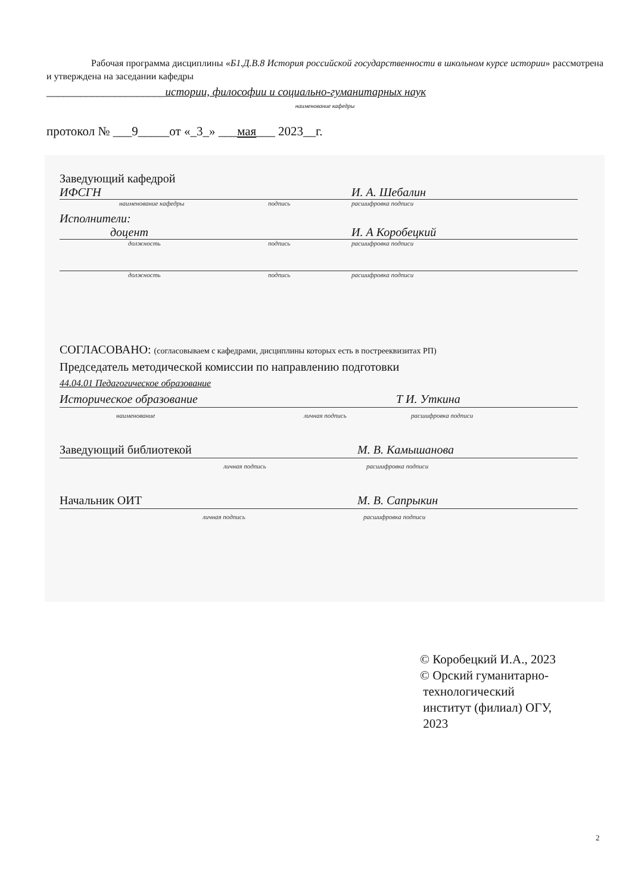Рабочая программа дисциплины «Б1.Д.В.8 История российской государственности в школьном курсе истории» рассмотрена и утверждена на заседании кафедры
_____________________истории, философии и социально-гуманитарных наук
наименование кафедры
протокол № ___9_____от «_3_» ___мая___ 2023__г.
Заведующий кафедрой
ИФСГН И. А. Шебалин
наименование кафедры подпись расшифровка подписи
Исполнители:
доцент И. А Коробецкий
должность подпись расшифровка подписи
должность подпись расшифровка подписи
СОГЛАСОВАНО: (согласовываем с кафедрами, дисциплины которых есть в пострееквизитах РП)
Председатель методической комиссии по направлению подготовки
44.04.01 Педагогическое образование
Историческое образование Т И. Уткина
наименование личная подпись расшифровка подписи
Заведующий библиотекой М. В. Камышанова
личная подпись расшифровка подписи
Начальник ОИТ М. В. Сапрыкин
личная подпись расшифровка подписи
© Коробецкий И.А., 2023
© Орский гуманитарно-
технологический
институт (филиал) ОГУ,
2023
2